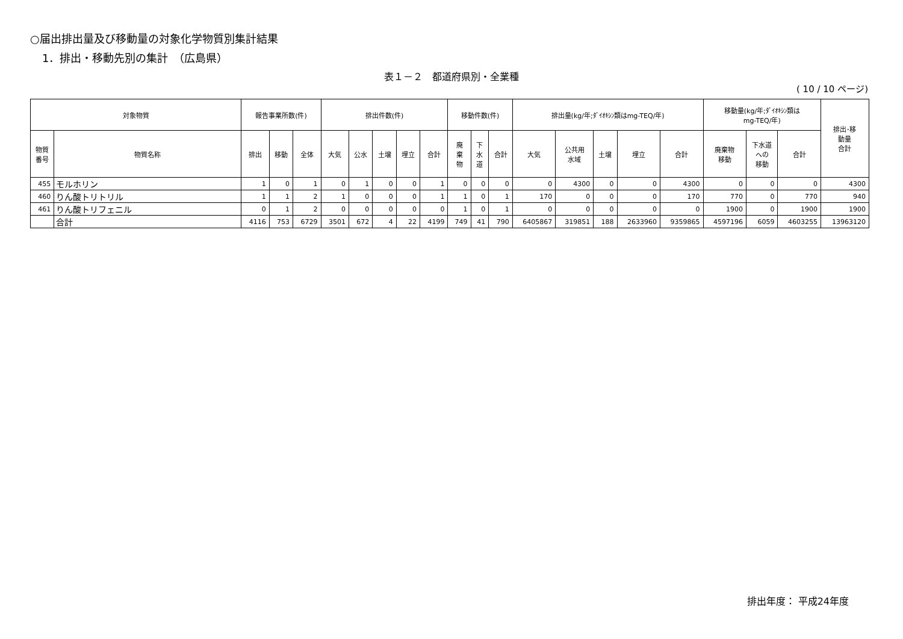○届出排出量及び移動量の対象化学物質別集計結果
1．排出・移動先別の集計　（広島県）
表１－２　都道府県別・全業種
( 10 / 10 ページ)
| 対象物質 | | 報告事業所数(件) | | | 排出件数(件) | | | | | 移動件数(件) | | | 排出量(kg/年;ﾀﾞｲｵｷｼﾝ類はmg-TEQ/年) | | | | | 移動量(kg/年;ﾀﾞｲｵｷｼﾝ類は mg-TEQ/年) | | | 排出･移 動量 合計 |
| --- | --- | --- | --- | --- | --- | --- | --- | --- | --- | --- | --- | --- | --- | --- | --- | --- | --- | --- | --- | --- | --- |
| 物質 番号 | 物質名称 | 排出 | 移動 | 全体 | 大気 | 公水 | 土壌 | 埋立 | 合計 | 廃 棄 物 | 下 水 道 | 合計 | 大気 | 公共用 水域 | 土壌 | 埋立 | 合計 | 廃棄物 移動 | 下水道 への 移動 | 合計 | |
| 455 | モルホリン | 1 | 0 | 1 | 0 | 1 | 0 | 0 | 1 | 0 | 0 | 0 | 0 | 4300 | 0 | 0 | 4300 | 0 | 0 | 0 | 4300 |
| 460 | りん酸トリトリル | 1 | 1 | 2 | 1 | 0 | 0 | 0 | 1 | 1 | 0 | 1 | 170 | 0 | 0 | 0 | 170 | 770 | 0 | 770 | 940 |
| 461 | りん酸トリフェニル | 0 | 1 | 2 | 0 | 0 | 0 | 0 | 0 | 1 | 0 | 1 | 0 | 0 | 0 | 0 | 0 | 1900 | 0 | 1900 | 1900 |
| | 合計 | 4116 | 753 | 6729 | 3501 | 672 | 4 | 22 | 4199 | 749 | 41 | 790 | 6405867 | 319851 | 188 | 2633960 | 9359865 | 4597196 | 6059 | 4603255 | 13963120 |
排出年度： 平成24年度